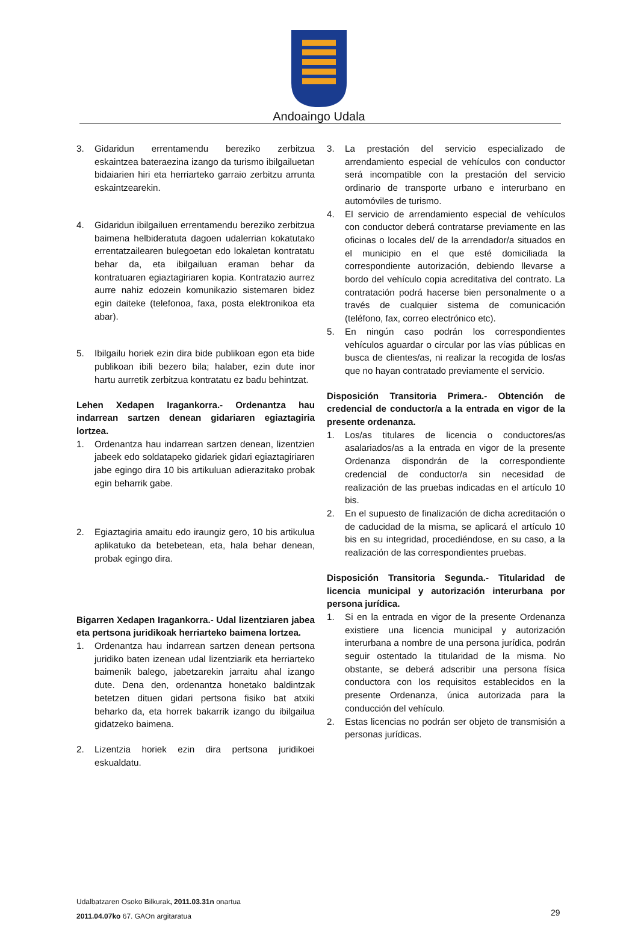Andoaingo Udala
3. Gidaridun errentamendu bereziko zerbitzua eskaintzea bateraezina izango da turismo ibilgailuetan bidaiarien hiri eta herriarteko garraio zerbitzu arrunta eskaintzearekin.
4. Gidaridun ibilgailuen errentamendu bereziko zerbitzua baimena helbideratuta dagoen udalerrian kokatutako errentatzailearen bulegoetan edo lokaletan kontratatu behar da, eta ibilgailuan eraman behar da kontratuaren egiaztagiriaren kopia. Kontratazio aurrez aurre nahiz edozein komunikazio sistemaren bidez egin daiteke (telefonoa, faxa, posta elektronikoa eta abar).
5. Ibilgailu horiek ezin dira bide publikoan egon eta bide publikoan ibili bezero bila; halaber, ezin dute inor hartu aurretik zerbitzua kontratatu ez badu behintzat.
Lehen Xedapen Iragankorra.- Ordenantza hau indarrean sartzen denean gidariaren egiaztagiria lortzea.
1. Ordenantza hau indarrean sartzen denean, lizentzien jabeek edo soldatapeko gidariek gidari egiaztagiriaren jabe egingo dira 10 bis artikuluan adierazitako probak egin beharrik gabe.
2. Egiaztagiria amaitu edo iraungiz gero, 10 bis artikulua aplikatuko da betebetean, eta, hala behar denean, probak egingo dira.
Bigarren Xedapen Iragankorra.- Udal lizentziaren jabea eta pertsona juridikoak herriarteko baimena lortzea.
1. Ordenantza hau indarrean sartzen denean pertsona juridiko baten izenean udal lizentziarik eta herriarteko baimenik balego, jabetzarekin jarraitu ahal izango dute. Dena den, ordenantza honetako baldintzak betetzen dituen gidari pertsona fisiko bat atxiki beharko da, eta horrek bakarrik izango du ibilgailua gidatzeko baimena.
2. Lizentzia horiek ezin dira pertsona juridikoei eskualdatu.
3. La prestación del servicio especializado de arrendamiento especial de vehículos con conductor será incompatible con la prestación del servicio ordinario de transporte urbano e interurbano en automóviles de turismo.
4. El servicio de arrendamiento especial de vehículos con conductor deberá contratarse previamente en las oficinas o locales del/ de la arrendador/a situados en el municipio en el que esté domiciliada la correspondiente autorización, debiendo llevarse a bordo del vehículo copia acreditativa del contrato. La contratación podrá hacerse bien personalmente o a través de cualquier sistema de comunicación (teléfono, fax, correo electrónico etc).
5. En ningún caso podrán los correspondientes vehículos aguardar o circular por las vías públicas en busca de clientes/as, ni realizar la recogida de los/as que no hayan contratado previamente el servicio.
Disposición Transitoria Primera.- Obtención de credencial de conductor/a a la entrada en vigor de la presente ordenanza.
1. Los/as titulares de licencia o conductores/as asalariados/as a la entrada en vigor de la presente Ordenanza dispondrán de la correspondiente credencial de conductor/a sin necesidad de realización de las pruebas indicadas en el artículo 10 bis.
2. En el supuesto de finalización de dicha acreditación o de caducidad de la misma, se aplicará el artículo 10 bis en su integridad, procediéndose, en su caso, a la realización de las correspondientes pruebas.
Disposición Transitoria Segunda.- Titularidad de licencia municipal y autorización interurbana por persona jurídica.
1. Si en la entrada en vigor de la presente Ordenanza existiere una licencia municipal y autorización interurbana a nombre de una persona jurídica, podrán seguir ostentado la titularidad de la misma. No obstante, se deberá adscribir una persona física conductora con los requisitos establecidos en la presente Ordenanza, única autorizada para la conducción del vehículo.
2. Estas licencias no podrán ser objeto de transmisión a personas jurídicas.
Udalbatzaren Osoko Bilkurak, 2011.03.31n onartua
2011.04.07ko 67. GAOn argitaratua
29